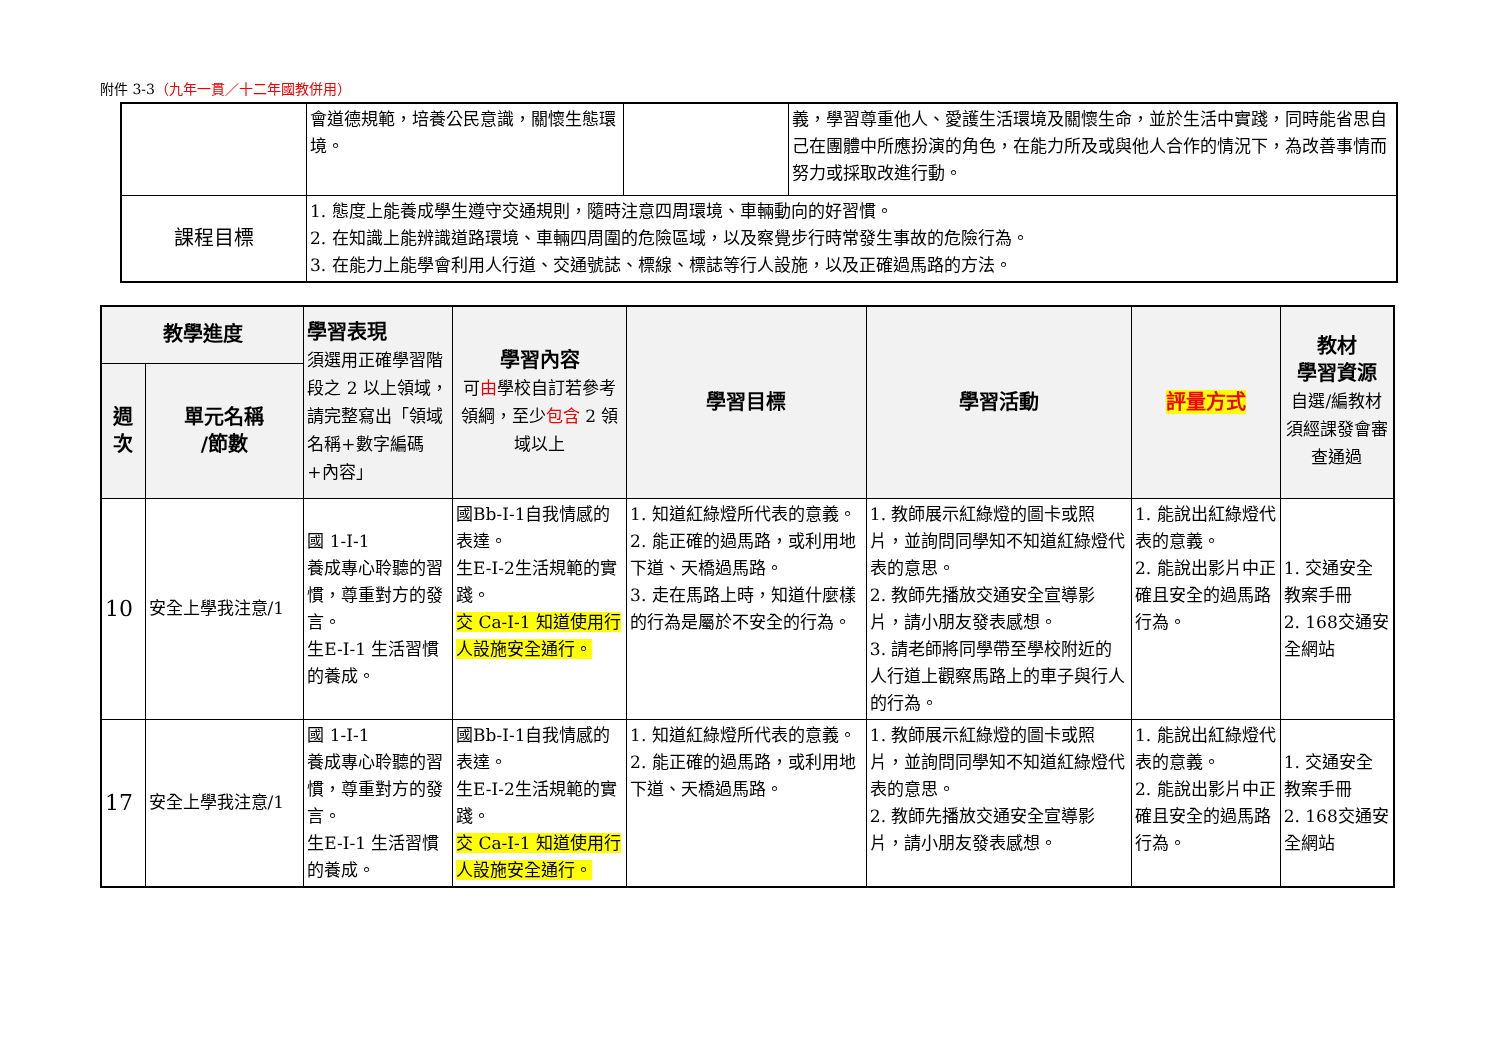附件 3-3（九年一貫／十二年國教併用）
| | 會道德規範，培養公民意識，關懷生態環境。 | | 義，學習尊重他人、愛護生活環境及關懷生命，並於生活中實踐，同時能省思自己在團體中所應扮演的角色，在能力所及或與他人合作的情況下，為改善事情而努力或採取改進行動。 |
| 課程目標 | 1. 態度上能養成學生遵守交通規則，隨時注意四周環境、車輛動向的好習慣。 2. 在知識上能辨識道路環境、車輛四周圍的危險區域，以及察覺步行時常發生事故的危險行為。 3. 在能力上能學會利用人行道、交通號誌、標線、標誌等行人設施，以及正確過馬路的方法。 | | |
| 教學進度 | | 學習表現 須選用正確學習階段之 2 以上領域，請完整寫出「領域名稱+數字編碼+內容」 | 學習內容 可 由 學校自訂若參考領綱，至少 包含 2 領域以上 | 學習目標 | 學習活動 | 評量方式 | 教材 學習資源 自選/編教材須經課發會審查通過 |
| --- | --- | --- | --- | --- | --- | --- | --- |
| 週次 | 單元名稱 /節數 | | | | | | |
| 10 | 安全上學我注意/1 | 國 1-I-1 養成專心聆聽的習慣，尊重對方的發言。 生E-I-1 生活習慣的養成。 | 國Bb-I-1自我情感的表達。 生E-I-2生活規範的實踐。 交 Ca-I-1 知道使用行人設施安全通行。 | 1. 知道紅綠燈所代表的意義。 2. 能正確的過馬路，或利用地下道、天橋過馬路。 3. 走在馬路上時，知道什麼樣的行為是屬於不安全的行為。 | 1. 教師展示紅綠燈的圖卡或照片，並詢問同學知不知道紅綠燈代表的意思。 2. 教師先播放交通安全宣導影片，請小朋友發表感想。 3. 請老師將同學帶至學校附近的人行道上觀察馬路上的車子與行人的行為。 | 1. 能說出紅綠燈代表的意義。 2. 能說出影片中正確且安全的過馬路行為。 | 1. 交通安全教案手冊 2. 168交通安全網站 |
| 17 | 安全上學我注意/1 | 國 1-I-1 養成專心聆聽的習慣，尊重對方的發言。 生E-I-1 生活習慣的養成。 | 國Bb-I-1自我情感的表達。 生E-I-2生活規範的實踐。 交 Ca-I-1 知道使用行人設施安全通行。 | 1. 知道紅綠燈所代表的意義。 2. 能正確的過馬路，或利用地下道、天橋過馬路。 | 1. 教師展示紅綠燈的圖卡或照片，並詢問同學知不知道紅綠燈代表的意思。 2. 教師先播放交通安全宣導影片，請小朋友發表感想。 | 1. 能說出紅綠燈代表的意義。 2. 能說出影片中正確且安全的過馬路行為。 | 1. 交通安全教案手冊 2. 168交通安全網站 |